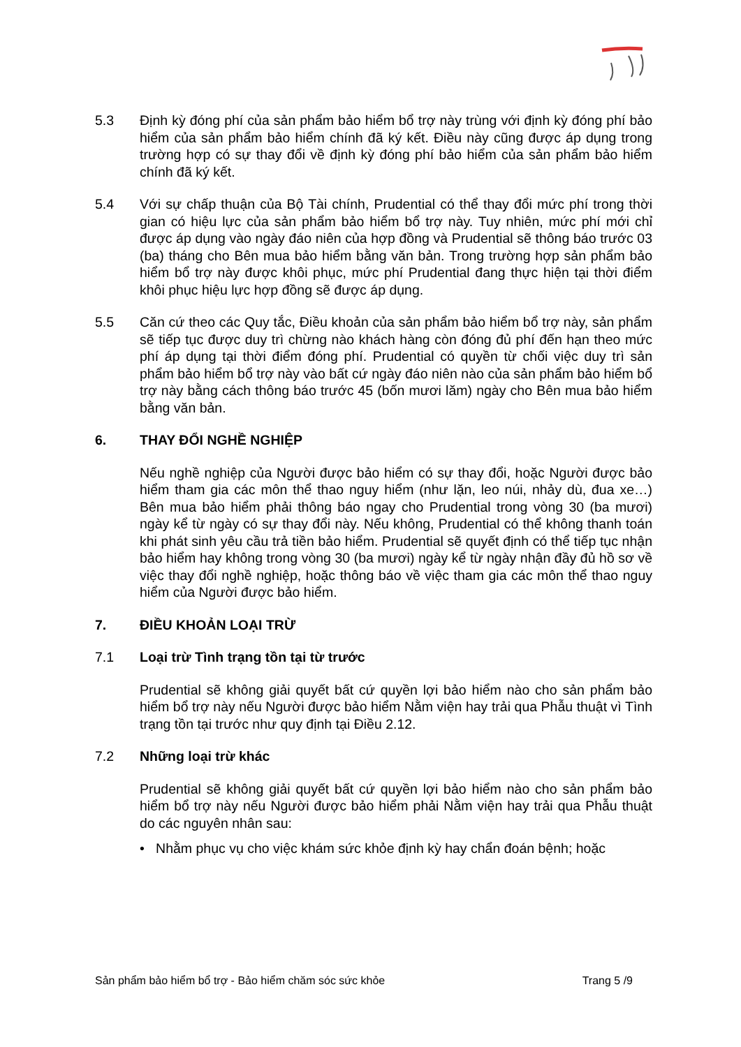5.3 Định kỳ đóng phí của sản phẩm bảo hiểm bổ trợ này trùng với định kỳ đóng phí bảo hiểm của sản phẩm bảo hiểm chính đã ký kết. Điều này cũng được áp dụng trong trường hợp có sự thay đổi về định kỳ đóng phí bảo hiểm của sản phẩm bảo hiểm chính đã ký kết.
5.4 Với sự chấp thuận của Bộ Tài chính, Prudential có thể thay đổi mức phí trong thời gian có hiệu lực của sản phẩm bảo hiểm bổ trợ này. Tuy nhiên, mức phí mới chỉ được áp dụng vào ngày đáo niên của hợp đồng và Prudential sẽ thông báo trước 03 (ba) tháng cho Bên mua bảo hiểm bằng văn bản. Trong trường hợp sản phẩm bảo hiểm bổ trợ này được khôi phục, mức phí Prudential đang thực hiện tại thời điểm khôi phục hiệu lực hợp đồng sẽ được áp dụng.
5.5 Căn cứ theo các Quy tắc, Điều khoản của sản phẩm bảo hiểm bổ trợ này, sản phẩm sẽ tiếp tục được duy trì chừng nào khách hàng còn đóng đủ phí đến hạn theo mức phí áp dụng tại thời điểm đóng phí. Prudential có quyền từ chối việc duy trì sản phẩm bảo hiểm bổ trợ này vào bất cứ ngày đáo niên nào của sản phẩm bảo hiểm bổ trợ này bằng cách thông báo trước 45 (bốn mươi lăm) ngày cho Bên mua bảo hiểm bằng văn bản.
6. THAY ĐỔI NGHỀ NGHIỆP
Nếu nghề nghiệp của Người được bảo hiểm có sự thay đổi, hoặc Người được bảo hiểm tham gia các môn thể thao nguy hiểm (như lặn, leo núi, nhảy dù, đua xe…) Bên mua bảo hiểm phải thông báo ngay cho Prudential trong vòng 30 (ba mươi) ngày kể từ ngày có sự thay đổi này. Nếu không, Prudential có thể không thanh toán khi phát sinh yêu cầu trả tiền bảo hiểm. Prudential sẽ quyết định có thể tiếp tục nhận bảo hiểm hay không trong vòng 30 (ba mươi) ngày kể từ ngày nhận đầy đủ hồ sơ về việc thay đổi nghề nghiệp, hoặc thông báo về việc tham gia các môn thể thao nguy hiểm của Người được bảo hiểm.
7. ĐIỀU KHOẢN LOẠI TRỪ
7.1 Loại trừ Tình trạng tồn tại từ trước
Prudential sẽ không giải quyết bất cứ quyền lợi bảo hiểm nào cho sản phẩm bảo hiểm bổ trợ này nếu Người được bảo hiểm Nằm viện hay trải qua Phẫu thuật vì Tình trạng tồn tại trước như quy định tại Điều 2.12.
7.2 Những loại trừ khác
Prudential sẽ không giải quyết bất cứ quyền lợi bảo hiểm nào cho sản phẩm bảo hiểm bổ trợ này nếu Người được bảo hiểm phải Nằm viện hay trải qua Phẫu thuật do các nguyên nhân sau:
• Nhằm phục vụ cho việc khám sức khỏe định kỳ hay chẩn đoán bệnh; hoặc
Sản phẩm bảo hiểm bổ trợ - Bảo hiểm chăm sóc sức khỏe Trang 5 /9